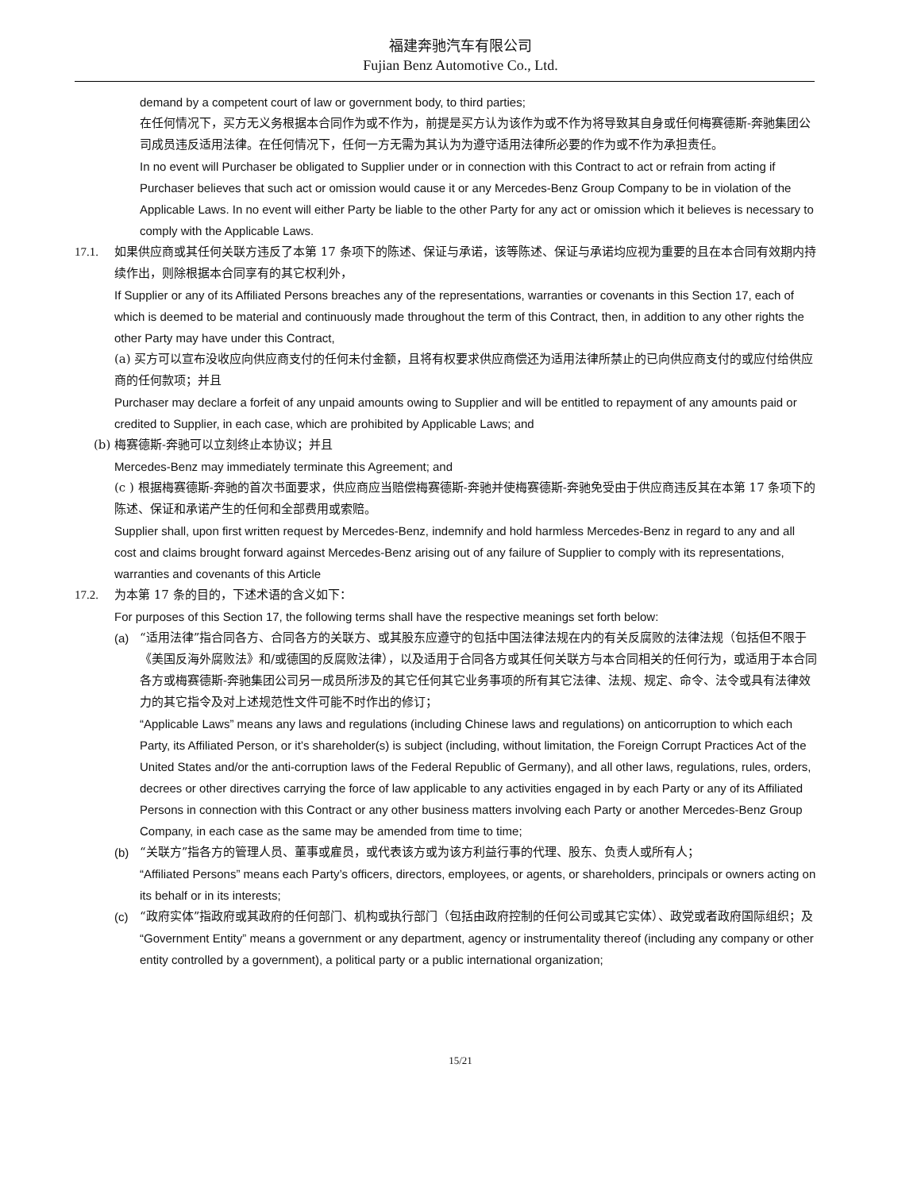福建奔驰汽车有限公司
Fujian Benz Automotive Co., Ltd.
demand by a competent court of law or government body, to third parties;
在任何情况下，买方无义务根据本合同作为或不作为，前提是买方认为该作为或不作为将导致其自身或任何梅赛德斯-奔驰集团公司成员违反适用法律。在任何情况下，任何一方无需为其认为为遵守适用法律所必要的作为或不作为承担责任。
In no event will Purchaser be obligated to Supplier under or in connection with this Contract to act or refrain from acting if Purchaser believes that such act or omission would cause it or any Mercedes-Benz Group Company to be in violation of the Applicable Laws. In no event will either Party be liable to the other Party for any act or omission which it believes is necessary to comply with the Applicable Laws.
17.1. 如果供应商或其任何关联方违反了本第 17 条项下的陈述、保证与承诺，该等陈述、保证与承诺均应视为重要的且在本合同有效期内持续作出，则除根据本合同享有的其它权利外，
If Supplier or any of its Affiliated Persons breaches any of the representations, warranties or covenants in this Section 17, each of which is deemed to be material and continuously made throughout the term of this Contract, then, in addition to any other rights the other Party may have under this Contract,
(a) 买方可以宣布没收应向供应商支付的任何未付金额，且将有权要求供应商偿还为适用法律所禁止的已向供应商支付的或应付给供应商的任何款项；并且
Purchaser may declare a forfeit of any unpaid amounts owing to Supplier and will be entitled to repayment of any amounts paid or credited to Supplier, in each case, which are prohibited by Applicable Laws; and
(b) 梅赛德斯-奔驰可以立刻终止本协议；并且
Mercedes-Benz may immediately terminate this Agreement; and
(c ) 根据梅赛德斯-奔驰的首次书面要求，供应商应当赔偿梅赛德斯-奔驰并使梅赛德斯-奔驰免受由于供应商违反其在本第 17 条项下的陈述、保证和承诺产生的任何和全部费用或索赔。
Supplier shall, upon first written request by Mercedes-Benz, indemnify and hold harmless Mercedes-Benz in regard to any and all cost and claims brought forward against Mercedes-Benz arising out of any failure of Supplier to comply with its representations, warranties and covenants of this Article
17.2. 为本第 17 条的目的，下述术语的含义如下：
For purposes of this Section 17, the following terms shall have the respective meanings set forth below:
(a) “适用法律”指合同各方、合同各方的关联方、或其股东应遵守的包括中国法律法规在内的有关反腐败的法律法规（包括但不限于《美国反海外腐败法》和/或德国的反腐败法律），以及适用于合同各方或其任何关联方与本合同相关的任何行为，或适用于本合同各方或梅赛德斯-奔驰集团公司另一成员所涉及的其它任何其它业务事项的所有其它法律、法规、规定、命令、法令或具有法律效力的其它指令及对上述规范性文件可能不时作出的修订；
“Applicable Laws” means any laws and regulations (including Chinese laws and regulations) on anticorruption to which each Party, its Affiliated Person, or it’s shareholder(s) is subject (including, without limitation, the Foreign Corrupt Practices Act of the United States and/or the anti-corruption laws of the Federal Republic of Germany), and all other laws, regulations, rules, orders, decrees or other directives carrying the force of law applicable to any activities engaged in by each Party or any of its Affiliated Persons in connection with this Contract or any other business matters involving each Party or another Mercedes-Benz Group Company, in each case as the same may be amended from time to time;
(b) “关联方”指各方的管理人员、董事或雇员，或代表该方或为该方利益行事的代理、股东、负责人或所有人；
“Affiliated Persons” means each Party’s officers, directors, employees, or agents, or shareholders, principals or owners acting on its behalf or in its interests;
(c) “政府实体”指政府或其政府的任何部门、机构或执行部门（包括由政府控制的任何公司或其它实体）、政党或者政府国际组织；及
“Government Entity” means a government or any department, agency or instrumentality thereof (including any company or other entity controlled by a government), a political party or a public international organization;
15/21